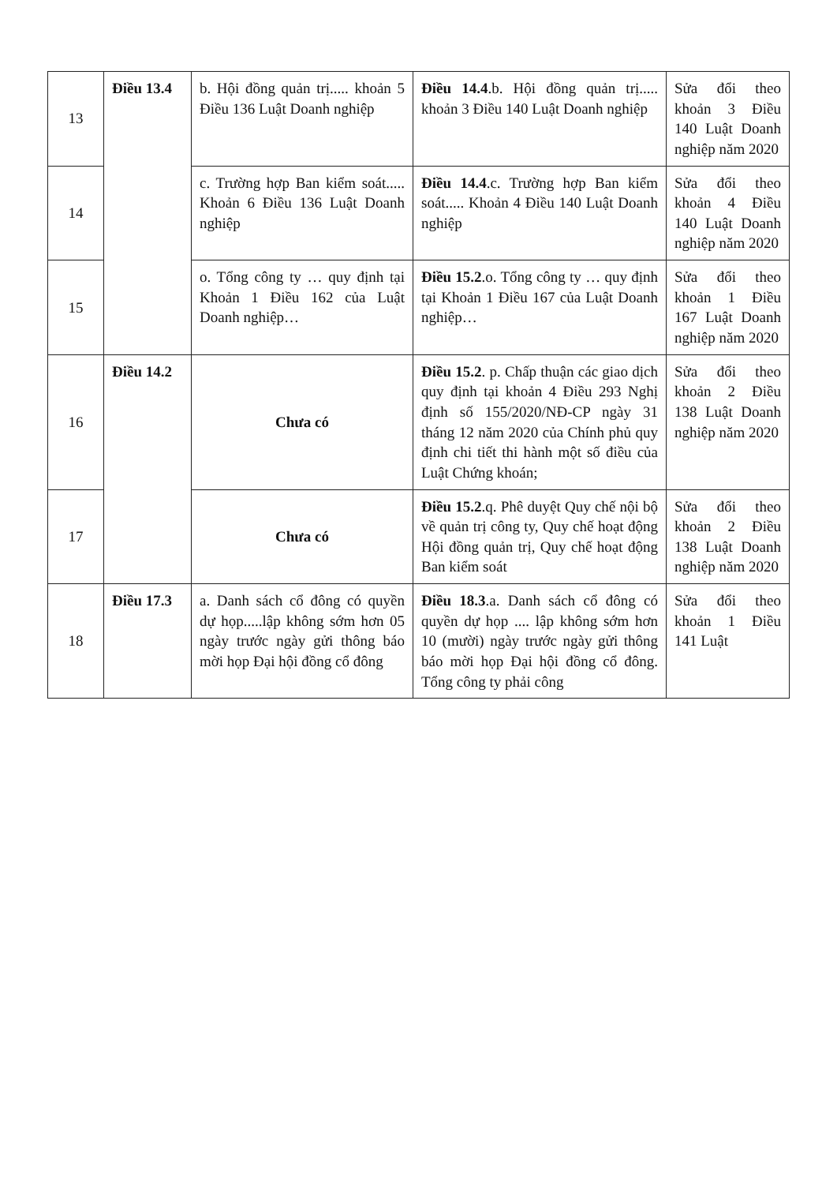| 13 | Điều 13.4 | b. Hội đồng quản trị..... khoản 5 Điều 136 Luật Doanh nghiệp | Điều 14.4 .b. Hội đồng quản trị..... khoản 3 Điều 140 Luật Doanh nghiệp | Sửa đổi theo khoản 3 Điều 140 Luật Doanh nghiệp năm 2020 |
| 14 | | c. Trường hợp Ban kiểm soát..... Khoản 6 Điều 136 Luật Doanh nghiệp | Điều 14.4 .c. Trường hợp Ban kiểm soát..... Khoản 4 Điều 140 Luật Doanh nghiệp | Sửa đổi theo khoản 4 Điều 140 Luật Doanh nghiệp năm 2020 |
| 15 | | o. Tổng công ty … quy định tại Khoản 1 Điều 162 của Luật Doanh nghiệp… | Điều 15.2 .o. Tổng công ty … quy định tại Khoản 1 Điều 167 của Luật Doanh nghiệp… | Sửa đổi theo khoản 1 Điều 167 Luật Doanh nghiệp năm 2020 |
| 16 | Điều 14.2 | Chưa có | Điều 15.2 . p. Chấp thuận các giao dịch quy định tại khoản 4 Điều 293 Nghị định số 155/2020/NĐ-CP ngày 31 tháng 12 năm 2020 của Chính phủ quy định chi tiết thi hành một số điều của Luật Chứng khoán; | Sửa đổi theo khoản 2 Điều 138 Luật Doanh nghiệp năm 2020 |
| 17 | | Chưa có | Điều 15.2 .q. Phê duyệt Quy chế nội bộ về quản trị công ty, Quy chế hoạt động Hội đồng quản trị, Quy chế hoạt động Ban kiểm soát | Sửa đổi theo khoản 2 Điều 138 Luật Doanh nghiệp năm 2020 |
| 18 | Điều 17.3 | a. Danh sách cổ đông có quyền dự họp.....lập không sớm hơn 05 ngày trước ngày gửi thông báo mời họp Đại hội đồng cổ đông | Điều 18.3 .a. Danh sách cổ đông có quyền dự họp .... lập không sớm hơn 10 (mười) ngày trước ngày gửi thông báo mời họp Đại hội đồng cổ đông. Tổng công ty phải công | Sửa đổi theo khoản 1 Điều 141 Luật |